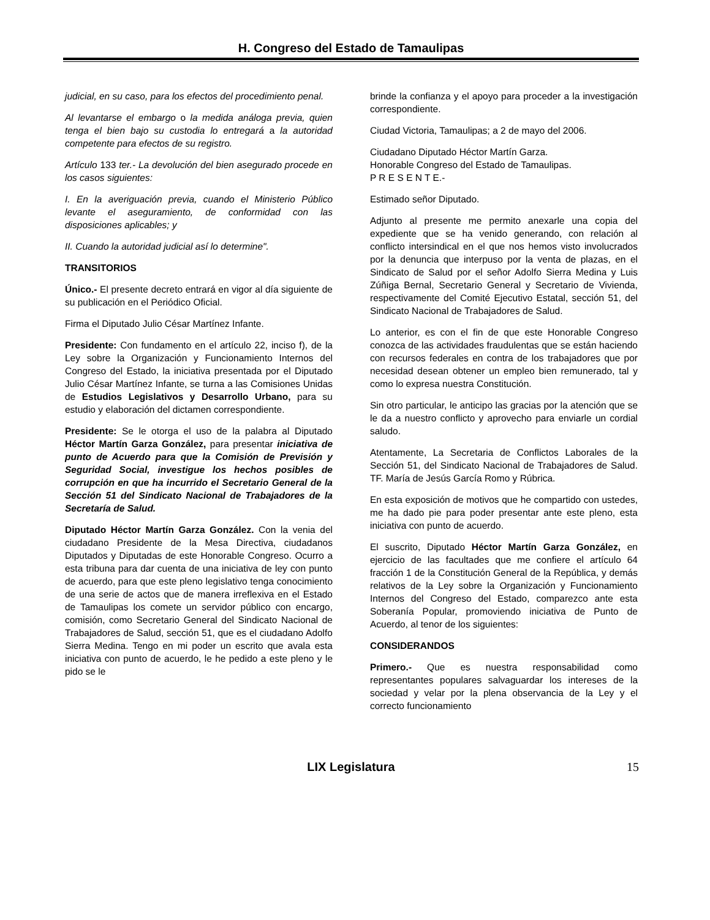H. Congreso del Estado de Tamaulipas
judicial, en su caso, para los efectos del procedimiento penal.
Al levantarse el embargo o la medida análoga previa, quien tenga el bien bajo su custodia lo entregará a la autoridad competente para efectos de su registro.
Artículo 133 ter.- La devolución del bien asegurado procede en los casos siguientes:
I. En la averiguación previa, cuando el Ministerio Público levante el aseguramiento, de conformidad con las disposiciones aplicables; y
II. Cuando la autoridad judicial así lo determine".
TRANSITORIOS
Único.- El presente decreto entrará en vigor al día siguiente de su publicación en el Periódico Oficial.
Firma el Diputado Julio César Martínez Infante.
Presidente: Con fundamento en el artículo 22, inciso f), de la Ley sobre la Organización y Funcionamiento Internos del Congreso del Estado, la iniciativa presentada por el Diputado Julio César Martínez Infante, se turna a las Comisiones Unidas de Estudios Legislativos y Desarrollo Urbano, para su estudio y elaboración del dictamen correspondiente.
Presidente: Se le otorga el uso de la palabra al Diputado Héctor Martín Garza González, para presentar iniciativa de punto de Acuerdo para que la Comisión de Previsión y Seguridad Social, investigue los hechos posibles de corrupción en que ha incurrido el Secretario General de la Sección 51 del Sindicato Nacional de Trabajadores de la Secretaría de Salud.
Diputado Héctor Martín Garza González. Con la venia del ciudadano Presidente de la Mesa Directiva, ciudadanos Diputados y Diputadas de este Honorable Congreso. Ocurro a esta tribuna para dar cuenta de una iniciativa de ley con punto de acuerdo, para que este pleno legislativo tenga conocimiento de una serie de actos que de manera irreflexiva en el Estado de Tamaulipas los comete un servidor público con encargo, comisión, como Secretario General del Sindicato Nacional de Trabajadores de Salud, sección 51, que es el ciudadano Adolfo Sierra Medina. Tengo en mi poder un escrito que avala esta iniciativa con punto de acuerdo, le he pedido a este pleno y le pido se le
brinde la confianza y el apoyo para proceder a la investigación correspondiente.
Ciudad Victoria, Tamaulipas; a 2 de mayo del 2006.
Ciudadano Diputado Héctor Martín Garza.
Honorable Congreso del Estado de Tamaulipas.
P R E S E N T E.-
Estimado señor Diputado.
Adjunto al presente me permito anexarle una copia del expediente que se ha venido generando, con relación al conflicto intersindical en el que nos hemos visto involucrados por la denuncia que interpuso por la venta de plazas, en el Sindicato de Salud por el señor Adolfo Sierra Medina y Luis Zúñiga Bernal, Secretario General y Secretario de Vivienda, respectivamente del Comité Ejecutivo Estatal, sección 51, del Sindicato Nacional de Trabajadores de Salud.
Lo anterior, es con el fin de que este Honorable Congreso conozca de las actividades fraudulentas que se están haciendo con recursos federales en contra de los trabajadores que por necesidad desean obtener un empleo bien remunerado, tal y como lo expresa nuestra Constitución.
Sin otro particular, le anticipo las gracias por la atención que se le da a nuestro conflicto y aprovecho para enviarle un cordial saludo.
Atentamente, La Secretaria de Conflictos Laborales de la Sección 51, del Sindicato Nacional de Trabajadores de Salud. TF. María de Jesús García Romo y Rúbrica.
En esta exposición de motivos que he compartido con ustedes, me ha dado pie para poder presentar ante este pleno, esta iniciativa con punto de acuerdo.
El suscrito, Diputado Héctor Martín Garza González, en ejercicio de las facultades que me confiere el artículo 64 fracción 1 de la Constitución General de la República, y demás relativos de la Ley sobre la Organización y Funcionamiento Internos del Congreso del Estado, comparezco ante esta Soberanía Popular, promoviendo iniciativa de Punto de Acuerdo, al tenor de los siguientes:
CONSIDERANDOS
Primero.- Que es nuestra responsabilidad como representantes populares salvaguardar los intereses de la sociedad y velar por la plena observancia de la Ley y el correcto funcionamiento
LIX Legislatura
15